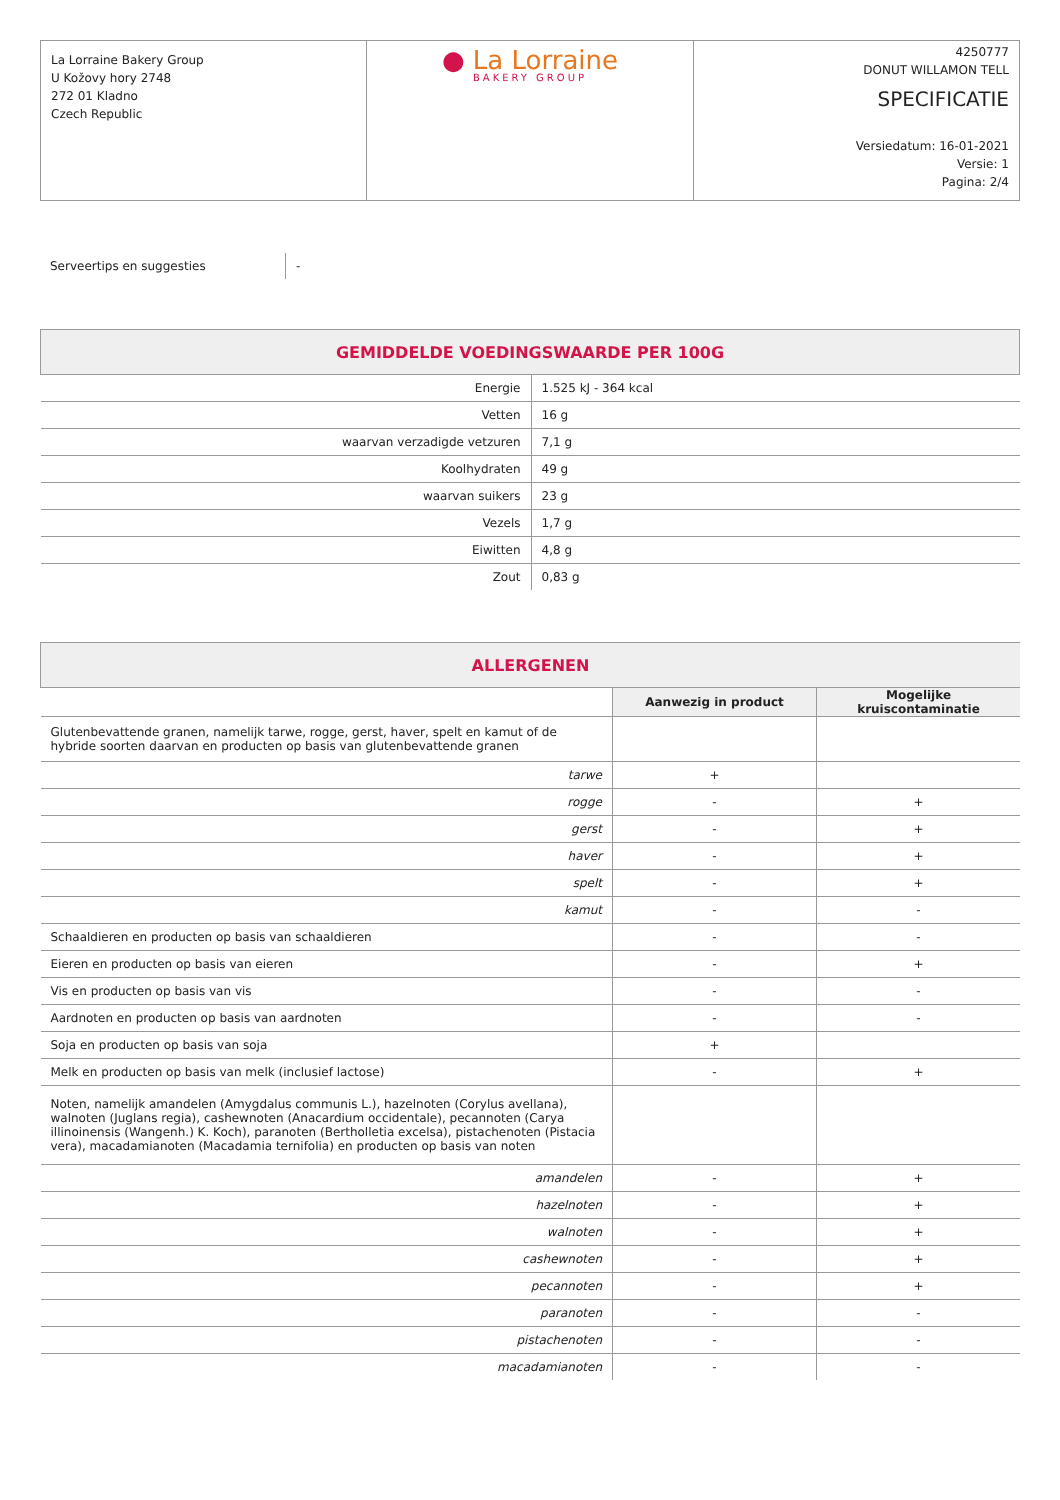La Lorraine Bakery Group
U Kožovy hory 2748
272 01 Kladno
Czech Republic
● La Lorraine
BAKERY GROUP
4250777
DONUT WILLAMON TELL
SPECIFICATIE
Versiedatum: 16-01-2021
Versie: 1
Pagina: 2/4
Serveertips en suggesties
-
| GEMIDDELDE VOEDINGSWAARDE PER 100G | |
| Energie | 1.525 kJ - 364 kcal |
| Vetten | 16 g |
| waarvan verzadigde vetzuren | 7,1 g |
| Koolhydraten | 49 g |
| waarvan suikers | 23 g |
| Vezels | 1,7 g |
| Eiwitten | 4,8 g |
| Zout | 0,83 g |
| ALLERGENEN | | |
| | Aanwezig in product | Mogelijke kruiscontaminatie |
| Glutenbevattende granen, namelijk tarwe, rogge, gerst, haver, spelt en kamut of de hybride soorten daarvan en producten op basis van glutenbevattende granen | | |
| tarwe | + | |
| rogge | - | + |
| gerst | - | + |
| haver | - | + |
| spelt | - | + |
| kamut | - | - |
| Schaaldieren en producten op basis van schaaldieren | - | - |
| Eieren en producten op basis van eieren | - | + |
| Vis en producten op basis van vis | - | - |
| Aardnoten en producten op basis van aardnoten | - | - |
| Soja en producten op basis van soja | + | |
| Melk en producten op basis van melk (inclusief lactose) | - | + |
| Noten, namelijk amandelen (Amygdalus communis L.), hazelnoten (Corylus avellana), walnoten (Juglans regia), cashewnoten (Anacardium occidentale), pecannoten (Carya illinoinensis (Wangenh.) K. Koch), paranoten (Bertholletia excelsa), pistachenoten (Pistacia vera), macadamianoten (Macadamia ternifolia) en producten op basis van noten | | |
| amandelen | - | + |
| hazelnoten | - | + |
| walnoten | - | + |
| cashewnoten | - | + |
| pecannoten | - | + |
| paranoten | - | - |
| pistachenoten | - | - |
| macadamianoten | - | - |